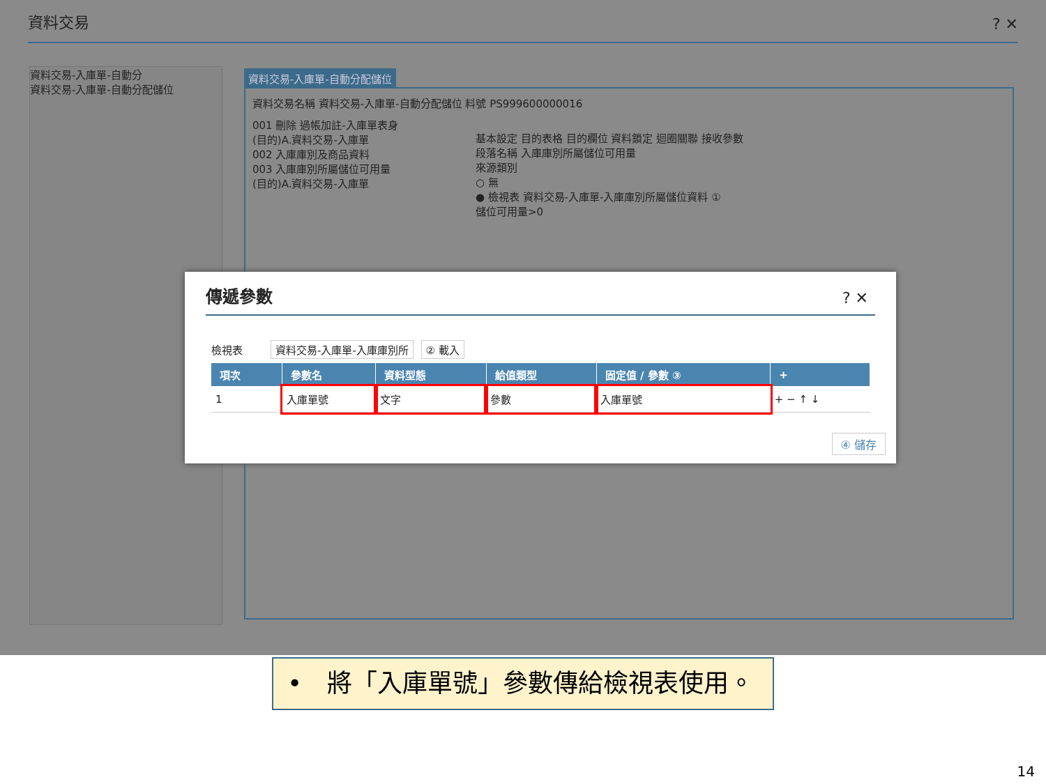資料交易 ? ✕
資料交易-入庫單-自動分
資料交易-入庫單-自動分配儲位
資料交易-入庫單-自動分配儲位
資料交易名稱 資料交易-入庫單-自動分配儲位 料號 PS999600000016
001 刪除 過帳加註-入庫單表身
(目的)A.資料交易-入庫單
002 入庫庫別及商品資料
003 入庫庫別所屬儲位可用量
(目的)A.資料交易-入庫單
基本設定 目的表格 目的欄位 資料鎖定 迴圈關聯 接收參數
段落名稱 入庫庫別所屬儲位可用量
來源類別
○ 無
● 檢視表 資料交易-入庫單-入庫庫別所屬儲位資料 ①
儲位可用量>0
傳遞參數
? ✕
檢視表 資料交易-入庫單-入庫庫別所 ② 載入
| 項次 | 參數名 | 資料型態 | 給值類型 | 固定值 / 參數 ③ | + |
| --- | --- | --- | --- | --- | --- |
| 1 | 入庫單號 | 文字 | 參數 | 入庫單號 | + − ↑ ↓ |
④ 儲存
•　將「入庫單號」參數傳給檢視表使用。
14